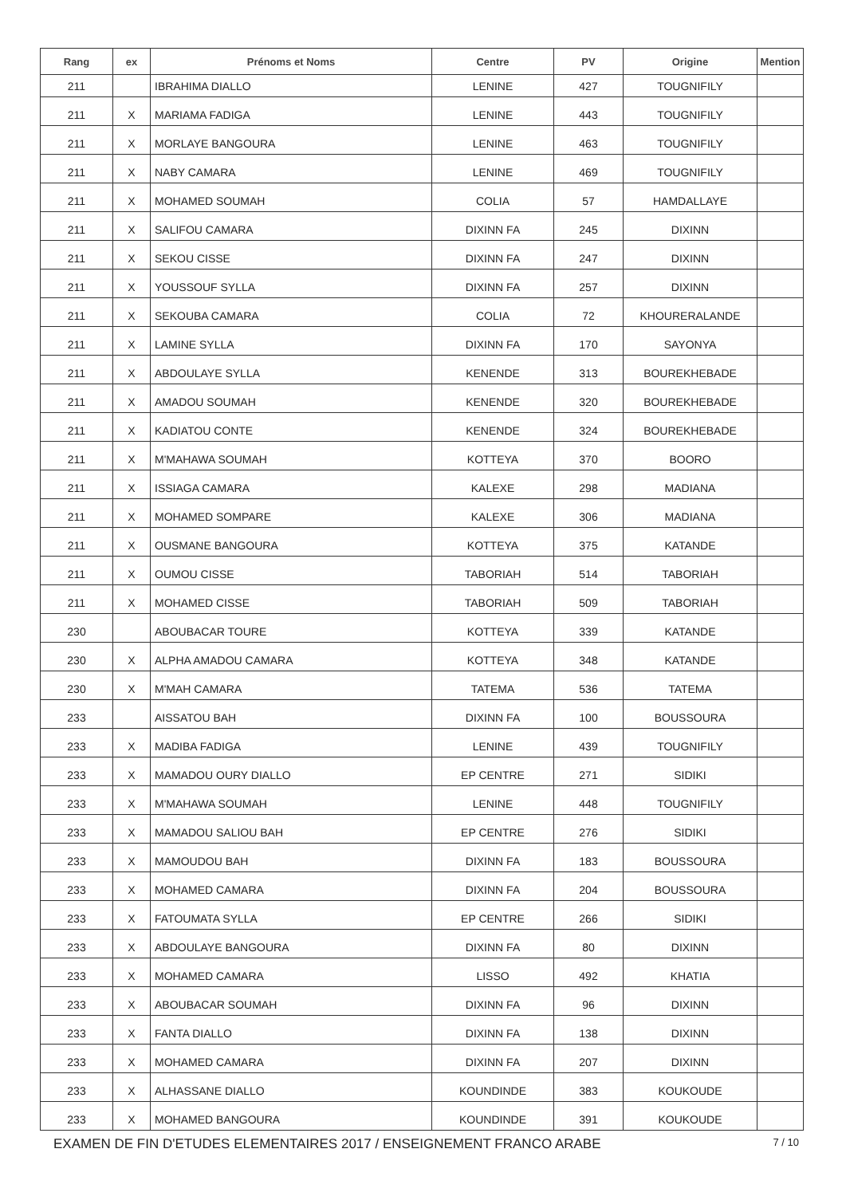| Rang | ex | Prénoms et Noms | Centre | PV | Origine | Mention |
| --- | --- | --- | --- | --- | --- | --- |
| 211 | | IBRAHIMA DIALLO | LENINE | 427 | TOUGNIFILY | |
| 211 | X | MARIAMA FADIGA | LENINE | 443 | TOUGNIFILY | |
| 211 | X | MORLAYE BANGOURA | LENINE | 463 | TOUGNIFILY | |
| 211 | X | NABY CAMARA | LENINE | 469 | TOUGNIFILY | |
| 211 | X | MOHAMED SOUMAH | COLIA | 57 | HAMDALLAYE | |
| 211 | X | SALIFOU CAMARA | DIXINN FA | 245 | DIXINN | |
| 211 | X | SEKOU CISSE | DIXINN FA | 247 | DIXINN | |
| 211 | X | YOUSSOUF SYLLA | DIXINN FA | 257 | DIXINN | |
| 211 | X | SEKOUBA CAMARA | COLIA | 72 | KHOURERALANDE | |
| 211 | X | LAMINE SYLLA | DIXINN FA | 170 | SAYONYA | |
| 211 | X | ABDOULAYE SYLLA | KENENDE | 313 | BOUREKHEBADE | |
| 211 | X | AMADOU SOUMAH | KENENDE | 320 | BOUREKHEBADE | |
| 211 | X | KADIATOU CONTE | KENENDE | 324 | BOUREKHEBADE | |
| 211 | X | M'MAHAWA SOUMAH | KOTTEYA | 370 | BOORO | |
| 211 | X | ISSIAGA CAMARA | KALEXE | 298 | MADIANA | |
| 211 | X | MOHAMED SOMPARE | KALEXE | 306 | MADIANA | |
| 211 | X | OUSMANE BANGOURA | KOTTEYA | 375 | KATANDE | |
| 211 | X | OUMOU CISSE | TABORIAH | 514 | TABORIAH | |
| 211 | X | MOHAMED CISSE | TABORIAH | 509 | TABORIAH | |
| 230 | | ABOUBACAR TOURE | KOTTEYA | 339 | KATANDE | |
| 230 | X | ALPHA AMADOU CAMARA | KOTTEYA | 348 | KATANDE | |
| 230 | X | M'MAH CAMARA | TATEMA | 536 | TATEMA | |
| 233 | | AISSATOU BAH | DIXINN FA | 100 | BOUSSOURA | |
| 233 | X | MADIBA FADIGA | LENINE | 439 | TOUGNIFILY | |
| 233 | X | MAMADOU OURY DIALLO | EP CENTRE | 271 | SIDIKI | |
| 233 | X | M'MAHAWA SOUMAH | LENINE | 448 | TOUGNIFILY | |
| 233 | X | MAMADOU SALIOU BAH | EP CENTRE | 276 | SIDIKI | |
| 233 | X | MAMOUDOU BAH | DIXINN FA | 183 | BOUSSOURA | |
| 233 | X | MOHAMED CAMARA | DIXINN FA | 204 | BOUSSOURA | |
| 233 | X | FATOUMATA SYLLA | EP CENTRE | 266 | SIDIKI | |
| 233 | X | ABDOULAYE BANGOURA | DIXINN FA | 80 | DIXINN | |
| 233 | X | MOHAMED CAMARA | LISSO | 492 | KHATIA | |
| 233 | X | ABOUBACAR SOUMAH | DIXINN FA | 96 | DIXINN | |
| 233 | X | FANTA DIALLO | DIXINN FA | 138 | DIXINN | |
| 233 | X | MOHAMED CAMARA | DIXINN FA | 207 | DIXINN | |
| 233 | X | ALHASSANE DIALLO | KOUNDINDE | 383 | KOUKOUDE | |
| 233 | X | MOHAMED BANGOURA | KOUNDINDE | 391 | KOUKOUDE | |
EXAMEN DE FIN D'ETUDES ELEMENTAIRES 2017 / ENSEIGNEMENT FRANCO ARABE 7 / 10